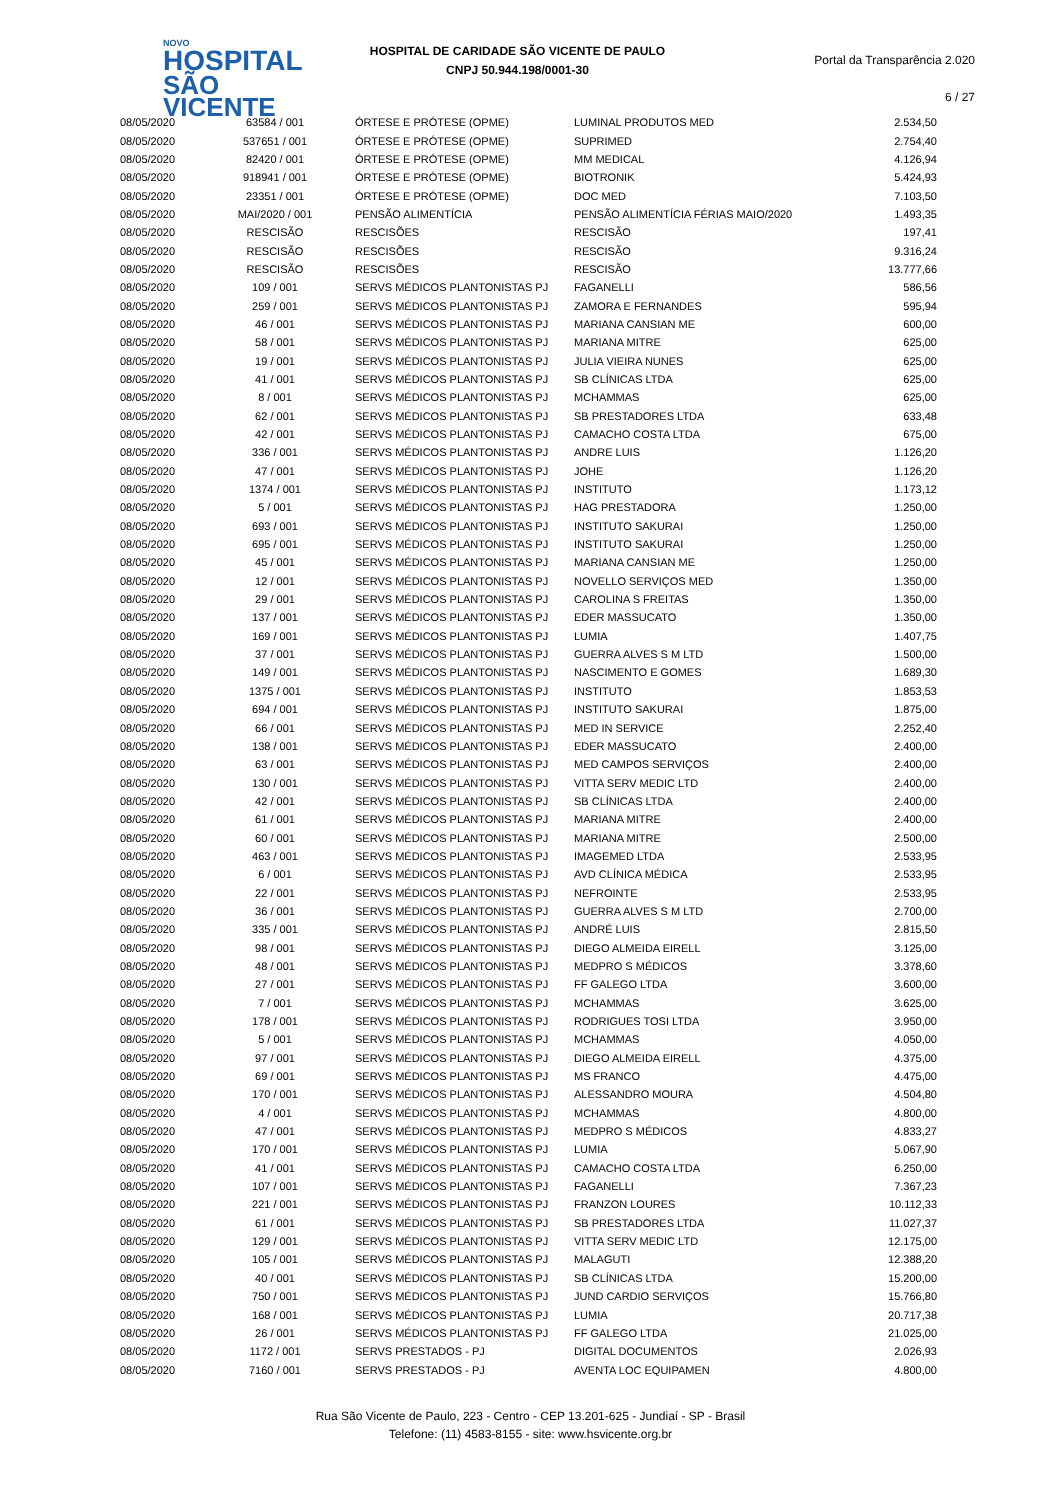NOVO
HOSPITAL
SÃO VICENTE
HOSPITAL DE CARIDADE SÃO VICENTE DE PAULO
CNPJ 50.944.198/0001-30
Portal da Transparência 2.020
6 / 27
| 08/05/2020 | 63584 / 001 | ÓRTESE E PRÓTESE (OPME) | LUMINAL PRODUTOS MED | 2.534,50 |
| 08/05/2020 | 537651 / 001 | ÓRTESE E PRÓTESE (OPME) | SUPRIMED | 2.754,40 |
| 08/05/2020 | 82420 / 001 | ÓRTESE E PRÓTESE (OPME) | MM MEDICAL | 4.126,94 |
| 08/05/2020 | 918941 / 001 | ÓRTESE E PRÓTESE (OPME) | BIOTRONIK | 5.424,93 |
| 08/05/2020 | 23351 / 001 | ÓRTESE E PRÓTESE (OPME) | DOC MED | 7.103,50 |
| 08/05/2020 | MAI/2020 / 001 | PENSÃO ALIMENTÍCIA | PENSÃO ALIMENTÍCIA FÉRIAS MAIO/2020 | 1.493,35 |
| 08/05/2020 | RESCISÃO | RESCISÕES | RESCISÃO | 197,41 |
| 08/05/2020 | RESCISÃO | RESCISÕES | RESCISÃO | 9.316,24 |
| 08/05/2020 | RESCISÃO | RESCISÕES | RESCISÃO | 13.777,66 |
| 08/05/2020 | 109 / 001 | SERVS MÉDICOS PLANTONISTAS PJ | FAGANELLI | 586,56 |
| 08/05/2020 | 259 / 001 | SERVS MÉDICOS PLANTONISTAS PJ | ZAMORA E FERNANDES | 595,94 |
| 08/05/2020 | 46 / 001 | SERVS MÉDICOS PLANTONISTAS PJ | MARIANA CANSIAN ME | 600,00 |
| 08/05/2020 | 58 / 001 | SERVS MÉDICOS PLANTONISTAS PJ | MARIANA MITRE | 625,00 |
| 08/05/2020 | 19 / 001 | SERVS MÉDICOS PLANTONISTAS PJ | JULIA VIEIRA NUNES | 625,00 |
| 08/05/2020 | 41 / 001 | SERVS MÉDICOS PLANTONISTAS PJ | SB CLÍNICAS LTDA | 625,00 |
| 08/05/2020 | 8 / 001 | SERVS MÉDICOS PLANTONISTAS PJ | MCHAMMAS | 625,00 |
| 08/05/2020 | 62 / 001 | SERVS MÉDICOS PLANTONISTAS PJ | SB PRESTADORES LTDA | 633,48 |
| 08/05/2020 | 42 / 001 | SERVS MÉDICOS PLANTONISTAS PJ | CAMACHO COSTA LTDA | 675,00 |
| 08/05/2020 | 336 / 001 | SERVS MÉDICOS PLANTONISTAS PJ | ANDRE LUIS | 1.126,20 |
| 08/05/2020 | 47 / 001 | SERVS MÉDICOS PLANTONISTAS PJ | JOHE | 1.126,20 |
| 08/05/2020 | 1374 / 001 | SERVS MÉDICOS PLANTONISTAS PJ | INSTITUTO | 1.173,12 |
| 08/05/2020 | 5 / 001 | SERVS MÉDICOS PLANTONISTAS PJ | HAG PRESTADORA | 1.250,00 |
| 08/05/2020 | 693 / 001 | SERVS MÉDICOS PLANTONISTAS PJ | INSTITUTO SAKURAI | 1.250,00 |
| 08/05/2020 | 695 / 001 | SERVS MÉDICOS PLANTONISTAS PJ | INSTITUTO SAKURAI | 1.250,00 |
| 08/05/2020 | 45 / 001 | SERVS MÉDICOS PLANTONISTAS PJ | MARIANA CANSIAN ME | 1.250,00 |
| 08/05/2020 | 12 / 001 | SERVS MÉDICOS PLANTONISTAS PJ | NOVELLO SERVIÇOS MED | 1.350,00 |
| 08/05/2020 | 29 / 001 | SERVS MÉDICOS PLANTONISTAS PJ | CAROLINA S FREITAS | 1.350,00 |
| 08/05/2020 | 137 / 001 | SERVS MÉDICOS PLANTONISTAS PJ | EDER MASSUCATO | 1.350,00 |
| 08/05/2020 | 169 / 001 | SERVS MÉDICOS PLANTONISTAS PJ | LUMIA | 1.407,75 |
| 08/05/2020 | 37 / 001 | SERVS MÉDICOS PLANTONISTAS PJ | GUERRA ALVES S M LTD | 1.500,00 |
| 08/05/2020 | 149 / 001 | SERVS MÉDICOS PLANTONISTAS PJ | NASCIMENTO E GOMES | 1.689,30 |
| 08/05/2020 | 1375 / 001 | SERVS MÉDICOS PLANTONISTAS PJ | INSTITUTO | 1.853,53 |
| 08/05/2020 | 694 / 001 | SERVS MÉDICOS PLANTONISTAS PJ | INSTITUTO SAKURAI | 1.875,00 |
| 08/05/2020 | 66 / 001 | SERVS MÉDICOS PLANTONISTAS PJ | MED IN SERVICE | 2.252,40 |
| 08/05/2020 | 138 / 001 | SERVS MÉDICOS PLANTONISTAS PJ | EDER MASSUCATO | 2.400,00 |
| 08/05/2020 | 63 / 001 | SERVS MÉDICOS PLANTONISTAS PJ | MED CAMPOS SERVIÇOS | 2.400,00 |
| 08/05/2020 | 130 / 001 | SERVS MÉDICOS PLANTONISTAS PJ | VITTA SERV MEDIC LTD | 2.400,00 |
| 08/05/2020 | 42 / 001 | SERVS MÉDICOS PLANTONISTAS PJ | SB CLÍNICAS LTDA | 2.400,00 |
| 08/05/2020 | 61 / 001 | SERVS MÉDICOS PLANTONISTAS PJ | MARIANA MITRE | 2.400,00 |
| 08/05/2020 | 60 / 001 | SERVS MÉDICOS PLANTONISTAS PJ | MARIANA MITRE | 2.500,00 |
| 08/05/2020 | 463 / 001 | SERVS MÉDICOS PLANTONISTAS PJ | IMAGEMED LTDA | 2.533,95 |
| 08/05/2020 | 6 / 001 | SERVS MÉDICOS PLANTONISTAS PJ | AVD CLÍNICA MÉDICA | 2.533,95 |
| 08/05/2020 | 22 / 001 | SERVS MÉDICOS PLANTONISTAS PJ | NEFROINTE | 2.533,95 |
| 08/05/2020 | 36 / 001 | SERVS MÉDICOS PLANTONISTAS PJ | GUERRA ALVES S M LTD | 2.700,00 |
| 08/05/2020 | 335 / 001 | SERVS MÉDICOS PLANTONISTAS PJ | ANDRÉ LUIS | 2.815,50 |
| 08/05/2020 | 98 / 001 | SERVS MÉDICOS PLANTONISTAS PJ | DIEGO ALMEIDA EIRELL | 3.125,00 |
| 08/05/2020 | 48 / 001 | SERVS MÉDICOS PLANTONISTAS PJ | MEDPRO S MÉDICOS | 3.378,60 |
| 08/05/2020 | 27 / 001 | SERVS MÉDICOS PLANTONISTAS PJ | FF GALEGO LTDA | 3.600,00 |
| 08/05/2020 | 7 / 001 | SERVS MÉDICOS PLANTONISTAS PJ | MCHAMMAS | 3.625,00 |
| 08/05/2020 | 178 / 001 | SERVS MÉDICOS PLANTONISTAS PJ | RODRIGUES TOSI LTDA | 3.950,00 |
| 08/05/2020 | 5 / 001 | SERVS MÉDICOS PLANTONISTAS PJ | MCHAMMAS | 4.050,00 |
| 08/05/2020 | 97 / 001 | SERVS MÉDICOS PLANTONISTAS PJ | DIEGO ALMEIDA EIRELL | 4.375,00 |
| 08/05/2020 | 69 / 001 | SERVS MÉDICOS PLANTONISTAS PJ | MS FRANCO | 4.475,00 |
| 08/05/2020 | 170 / 001 | SERVS MÉDICOS PLANTONISTAS PJ | ALESSANDRO MOURA | 4.504,80 |
| 08/05/2020 | 4 / 001 | SERVS MÉDICOS PLANTONISTAS PJ | MCHAMMAS | 4.800,00 |
| 08/05/2020 | 47 / 001 | SERVS MÉDICOS PLANTONISTAS PJ | MEDPRO S MÉDICOS | 4.833,27 |
| 08/05/2020 | 170 / 001 | SERVS MÉDICOS PLANTONISTAS PJ | LUMIA | 5.067,90 |
| 08/05/2020 | 41 / 001 | SERVS MÉDICOS PLANTONISTAS PJ | CAMACHO COSTA LTDA | 6.250,00 |
| 08/05/2020 | 107 / 001 | SERVS MÉDICOS PLANTONISTAS PJ | FAGANELLI | 7.367,23 |
| 08/05/2020 | 221 / 001 | SERVS MÉDICOS PLANTONISTAS PJ | FRANZON LOURES | 10.112,33 |
| 08/05/2020 | 61 / 001 | SERVS MÉDICOS PLANTONISTAS PJ | SB PRESTADORES LTDA | 11.027,37 |
| 08/05/2020 | 129 / 001 | SERVS MÉDICOS PLANTONISTAS PJ | VITTA SERV MEDIC LTD | 12.175,00 |
| 08/05/2020 | 105 / 001 | SERVS MÉDICOS PLANTONISTAS PJ | MALAGUTI | 12.388,20 |
| 08/05/2020 | 40 / 001 | SERVS MÉDICOS PLANTONISTAS PJ | SB CLÍNICAS LTDA | 15.200,00 |
| 08/05/2020 | 750 / 001 | SERVS MÉDICOS PLANTONISTAS PJ | JUND CARDIO SERVIÇOS | 15.766,80 |
| 08/05/2020 | 168 / 001 | SERVS MÉDICOS PLANTONISTAS PJ | LUMIA | 20.717,38 |
| 08/05/2020 | 26 / 001 | SERVS MÉDICOS PLANTONISTAS PJ | FF GALEGO LTDA | 21.025,00 |
| 08/05/2020 | 1172 / 001 | SERVS PRESTADOS - PJ | DIGITAL DOCUMENTOS | 2.026,93 |
| 08/05/2020 | 7160 / 001 | SERVS PRESTADOS - PJ | AVENTA LOC EQUIPAMEN | 4.800,00 |
Rua São Vicente de Paulo, 223 - Centro - CEP 13.201-625 - Jundiaí - SP - Brasil
Telefone: (11) 4583-8155 - site: www.hsvicente.org.br